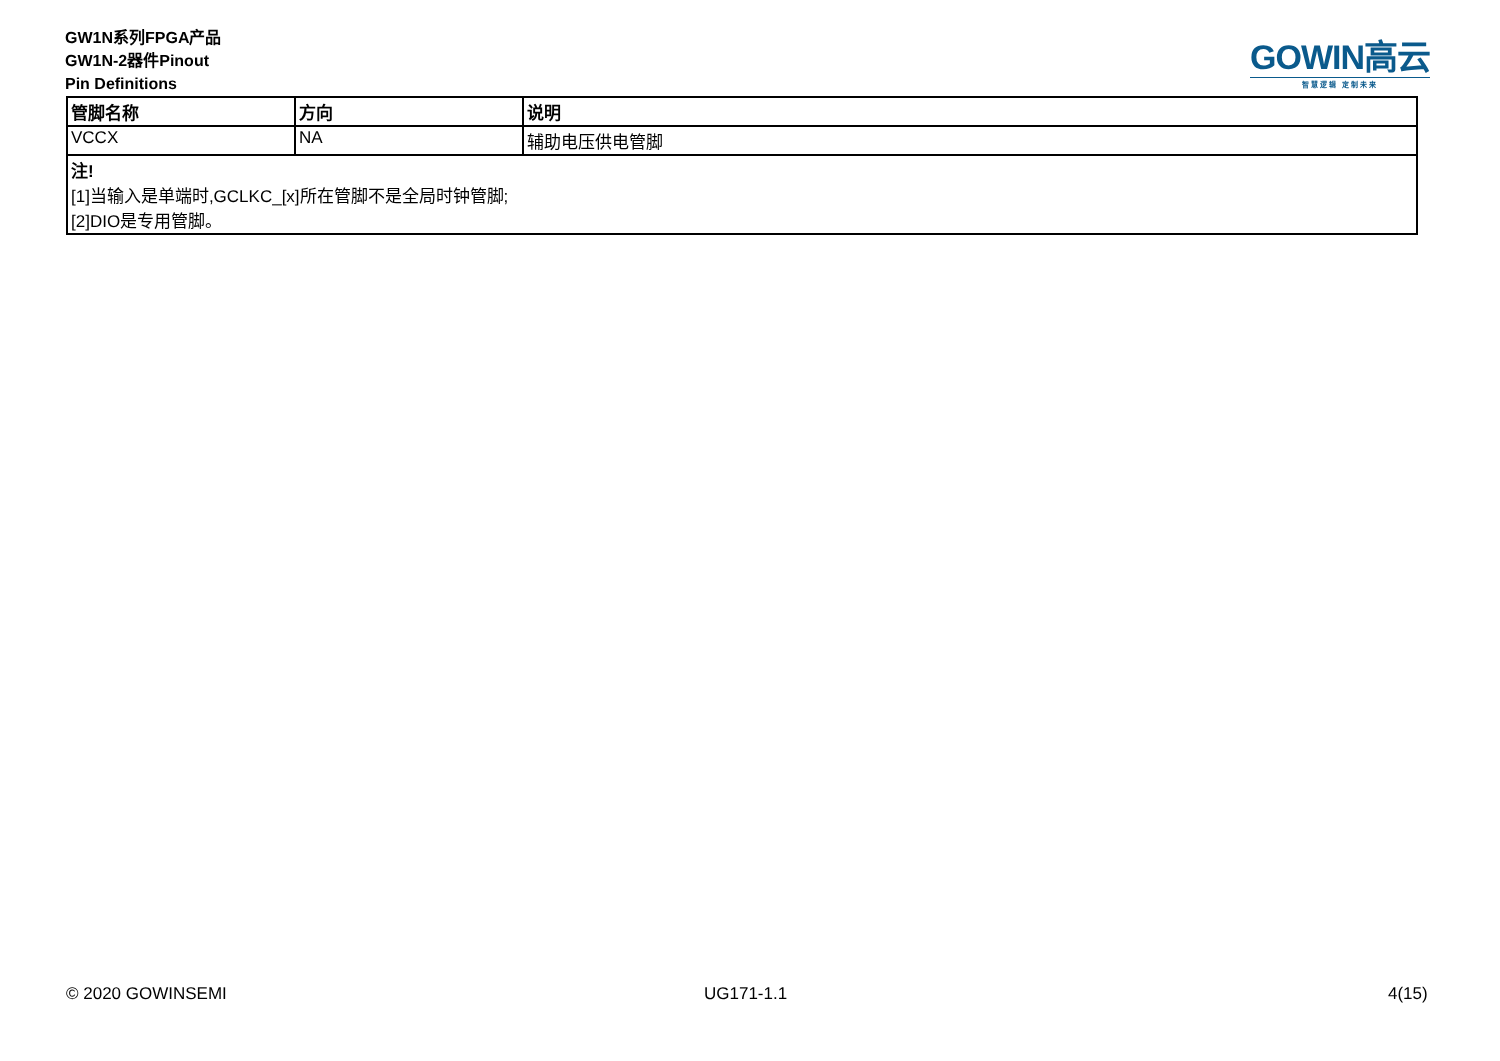GW1N系列FPGA产品
GW1N-2器件Pinout
Pin Definitions
GOWIN高云
智慧逻辑 定制未来
| 管脚名称 | 方向 | 说明 |
| --- | --- | --- |
| VCCX | NA | 辅助电压供电管脚 |
| 注! [1]当输入是单端时,GCLKC_[x]所在管脚不是全局时钟管脚; [2]DIO是专用管脚。 | | |
© 2020 GOWINSEMI UG171-1.1 4(15)